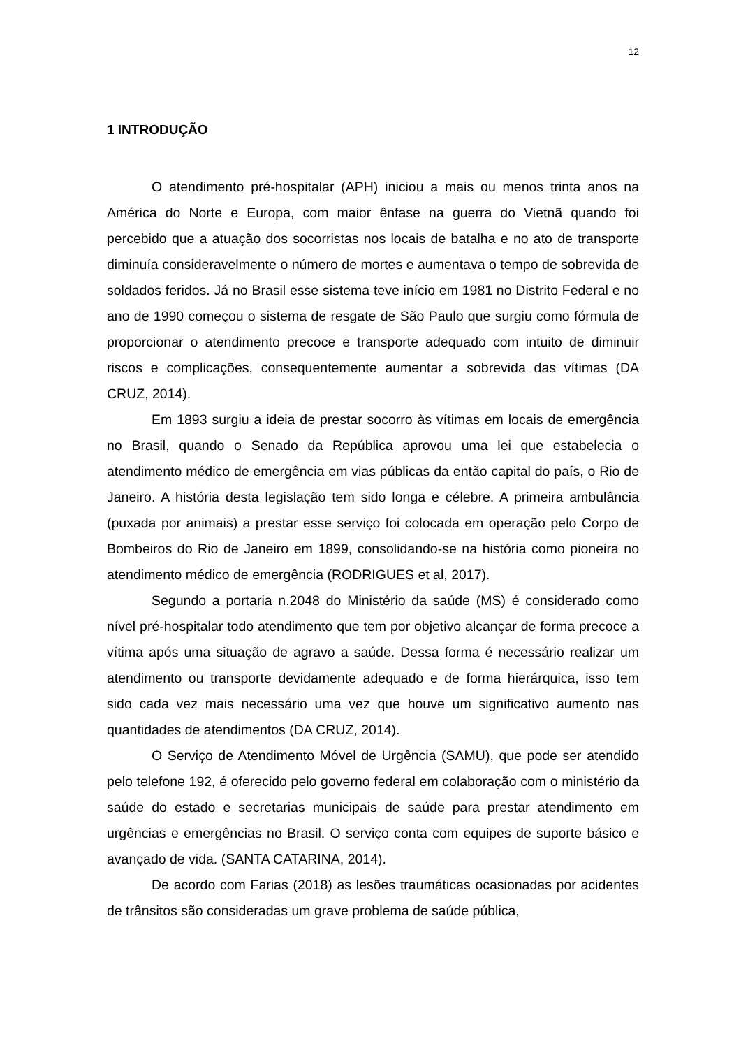12
1 INTRODUÇÃO
O atendimento pré-hospitalar (APH) iniciou a mais ou menos trinta anos na América do Norte e Europa, com maior ênfase na guerra do Vietnã quando foi percebido que a atuação dos socorristas nos locais de batalha e no ato de transporte diminuía consideravelmente o número de mortes e aumentava o tempo de sobrevida de soldados feridos. Já no Brasil esse sistema teve início em 1981 no Distrito Federal e no ano de 1990 começou o sistema de resgate de São Paulo que surgiu como fórmula de proporcionar o atendimento precoce e transporte adequado com intuito de diminuir riscos e complicações, consequentemente aumentar a sobrevida das vítimas (DA CRUZ, 2014).
Em 1893 surgiu a ideia de prestar socorro às vítimas em locais de emergência no Brasil, quando o Senado da República aprovou uma lei que estabelecia o atendimento médico de emergência em vias públicas da então capital do país, o Rio de Janeiro. A história desta legislação tem sido longa e célebre. A primeira ambulância (puxada por animais) a prestar esse serviço foi colocada em operação pelo Corpo de Bombeiros do Rio de Janeiro em 1899, consolidando-se na história como pioneira no atendimento médico de emergência (RODRIGUES et al, 2017).
Segundo a portaria n.2048 do Ministério da saúde (MS) é considerado como nível pré-hospitalar todo atendimento que tem por objetivo alcançar de forma precoce a vítima após uma situação de agravo a saúde. Dessa forma é necessário realizar um atendimento ou transporte devidamente adequado e de forma hierárquica, isso tem sido cada vez mais necessário uma vez que houve um significativo aumento nas quantidades de atendimentos (DA CRUZ, 2014).
O Serviço de Atendimento Móvel de Urgência (SAMU), que pode ser atendido pelo telefone 192, é oferecido pelo governo federal em colaboração com o ministério da saúde do estado e secretarias municipais de saúde para prestar atendimento em urgências e emergências no Brasil. O serviço conta com equipes de suporte básico e avançado de vida. (SANTA CATARINA, 2014).
De acordo com Farias (2018) as lesões traumáticas ocasionadas por acidentes de trânsitos são consideradas um grave problema de saúde pública,